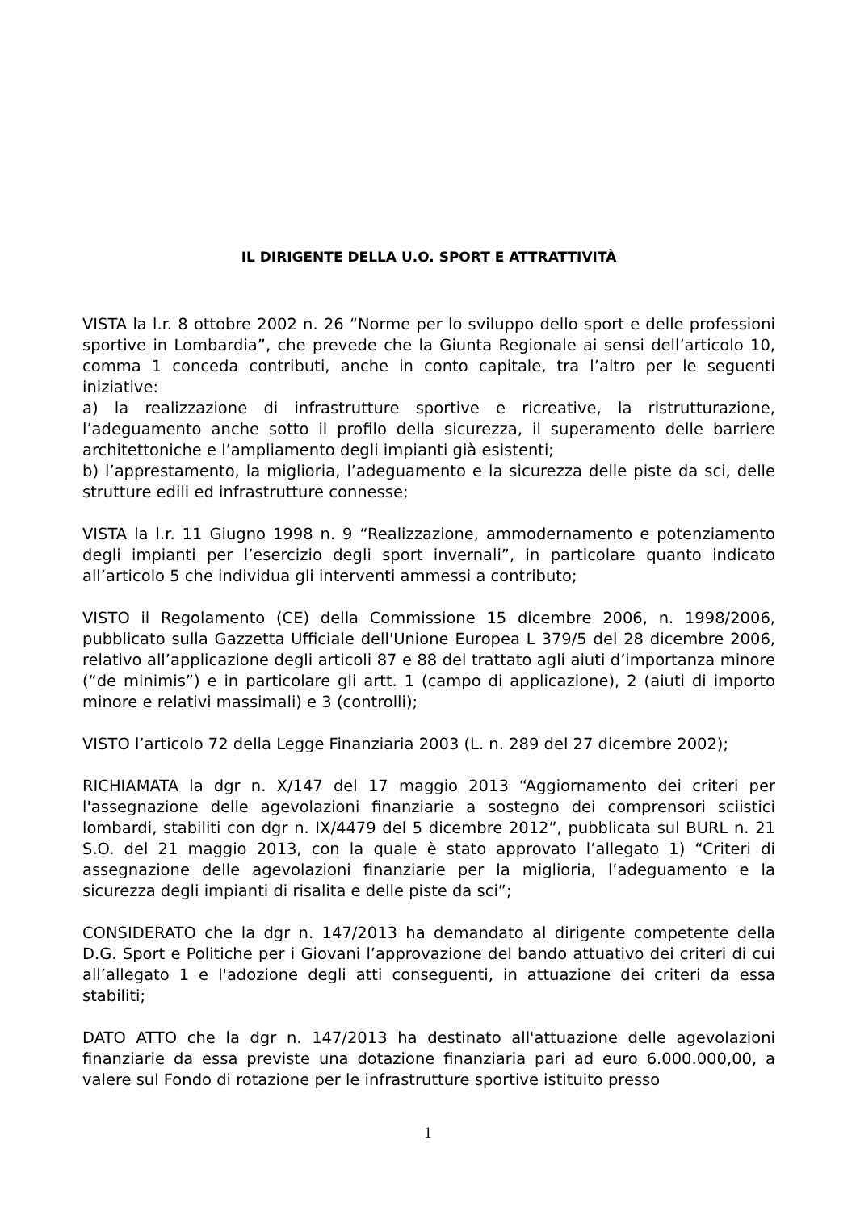IL DIRIGENTE DELLA U.O. SPORT E ATTRATTIVITÀ
VISTA la l.r. 8 ottobre 2002 n. 26 “Norme per lo sviluppo dello sport e delle professioni sportive in Lombardia”, che prevede che la Giunta Regionale ai sensi dell’articolo 10, comma 1 conceda contributi, anche in conto capitale, tra l’altro per le seguenti iniziative:
a) la realizzazione di infrastrutture sportive e ricreative, la ristrutturazione, l’adeguamento anche sotto il profilo della sicurezza, il superamento delle barriere architettoniche e l’ampliamento degli impianti già esistenti;
b) l’apprestamento, la miglioria, l’adeguamento e la sicurezza delle piste da sci, delle strutture edili ed infrastrutture connesse;
VISTA la l.r. 11 Giugno 1998 n. 9 “Realizzazione, ammodernamento e potenziamento degli impianti per l’esercizio degli sport invernali”, in particolare quanto indicato all’articolo 5 che individua gli interventi ammessi a contributo;
VISTO il Regolamento (CE) della Commissione 15 dicembre 2006, n. 1998/2006, pubblicato sulla Gazzetta Ufficiale dell'Unione Europea L 379/5 del 28 dicembre 2006, relativo all’applicazione degli articoli 87 e 88 del trattato agli aiuti d’importanza minore (“de minimis”) e in particolare gli artt. 1 (campo di applicazione), 2 (aiuti di importo minore e relativi massimali) e 3 (controlli);
VISTO l’articolo 72 della Legge Finanziaria 2003 (L. n. 289 del 27 dicembre 2002);
RICHIAMATA la dgr n. X/147 del 17 maggio 2013 “Aggiornamento dei criteri per l'assegnazione delle agevolazioni finanziarie a sostegno dei comprensori sciistici lombardi, stabiliti con dgr n. IX/4479 del 5 dicembre 2012”, pubblicata sul BURL n. 21 S.O. del 21 maggio 2013, con la quale è stato approvato l’allegato 1) “Criteri di assegnazione delle agevolazioni finanziarie per la miglioria, l’adeguamento e la sicurezza degli impianti di risalita e delle piste da sci”;
CONSIDERATO che la dgr n. 147/2013 ha demandato al dirigente competente della D.G. Sport e Politiche per i Giovani l’approvazione del bando attuativo dei criteri di cui all’allegato 1 e l'adozione degli atti conseguenti, in attuazione dei criteri da essa stabiliti;
DATO ATTO che la dgr n. 147/2013 ha destinato all'attuazione delle agevolazioni finanziarie da essa previste una dotazione finanziaria pari ad euro 6.000.000,00, a valere sul Fondo di rotazione per le infrastrutture sportive istituito presso
1